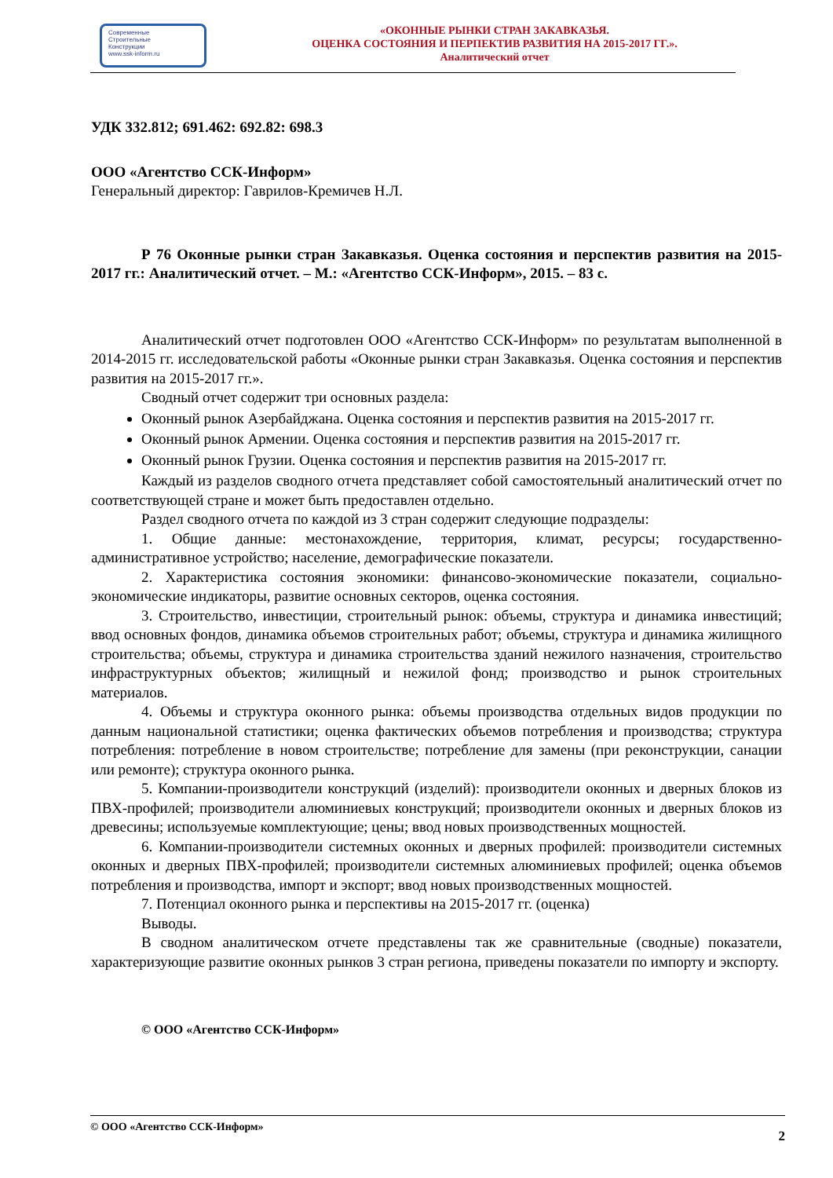Современные
Строительные
Конструкции
www.ssk-inform.ru
«ОКОННЫЕ РЫНКИ СТРАН ЗАКАВКАЗЬЯ.
ОЦЕНКА СОСТОЯНИЯ И ПЕРПЕКТИВ РАЗВИТИЯ НА 2015-2017 ГГ.».
Аналитический отчет
УДК 332.812; 691.462: 692.82: 698.3
ООО «Агентство ССК-Информ»
Генеральный директор: Гаврилов-Кремичев Н.Л.
Р 76 Оконные рынки стран Закавказья. Оценка состояния и перспектив развития на 2015-2017 гг.: Аналитический отчет. – М.: «Агентство ССК-Информ», 2015. – 83 с.
Аналитический отчет подготовлен ООО «Агентство ССК-Информ» по результатам выполненной в 2014-2015 гг. исследовательской работы «Оконные рынки стран Закавказья. Оценка состояния и перспектив развития на 2015-2017 гг.».
Сводный отчет содержит три основных раздела:
Оконный рынок Азербайджана. Оценка состояния и перспектив развития на 2015-2017 гг.
Оконный рынок Армении. Оценка состояния и перспектив развития на 2015-2017 гг.
Оконный рынок Грузии. Оценка состояния и перспектив развития на 2015-2017 гг.
Каждый из разделов сводного отчета представляет собой самостоятельный аналитический отчет по соответствующей стране и может быть предоставлен отдельно.
Раздел сводного отчета по каждой из 3 стран содержит следующие подразделы:
1. Общие данные: местонахождение, территория, климат, ресурсы; государственно-административное устройство; население, демографические показатели.
2. Характеристика состояния экономики: финансово-экономические показатели, социально-экономические индикаторы, развитие основных секторов, оценка состояния.
3. Строительство, инвестиции, строительный рынок: объемы, структура и динамика инвестиций; ввод основных фондов, динамика объемов строительных работ; объемы, структура и динамика жилищного строительства; объемы, структура и динамика строительства зданий нежилого назначения, строительство инфраструктурных объектов; жилищный и нежилой фонд; производство и рынок строительных материалов.
4. Объемы и структура оконного рынка: объемы производства отдельных видов продукции по данным национальной статистики; оценка фактических объемов потребления и производства; структура потребления: потребление в новом строительстве; потребление для замены (при реконструкции, санации или ремонте); структура оконного рынка.
5. Компании-производители конструкций (изделий): производители оконных и дверных блоков из ПВХ-профилей; производители алюминиевых конструкций; производители оконных и дверных блоков из древесины; используемые комплектующие; цены; ввод новых производственных мощностей.
6. Компании-производители системных оконных и дверных профилей: производители системных оконных и дверных ПВХ-профилей; производители системных алюминиевых профилей; оценка объемов потребления и производства, импорт и экспорт; ввод новых производственных мощностей.
7. Потенциал оконного рынка и перспективы на 2015-2017 гг. (оценка)
Выводы.
В сводном аналитическом отчете представлены так же сравнительные (сводные) показатели, характеризующие развитие оконных рынков 3 стран региона, приведены показатели по импорту и экспорту.
© ООО «Агентство ССК-Информ»
© ООО «Агентство ССК-Информ» 2